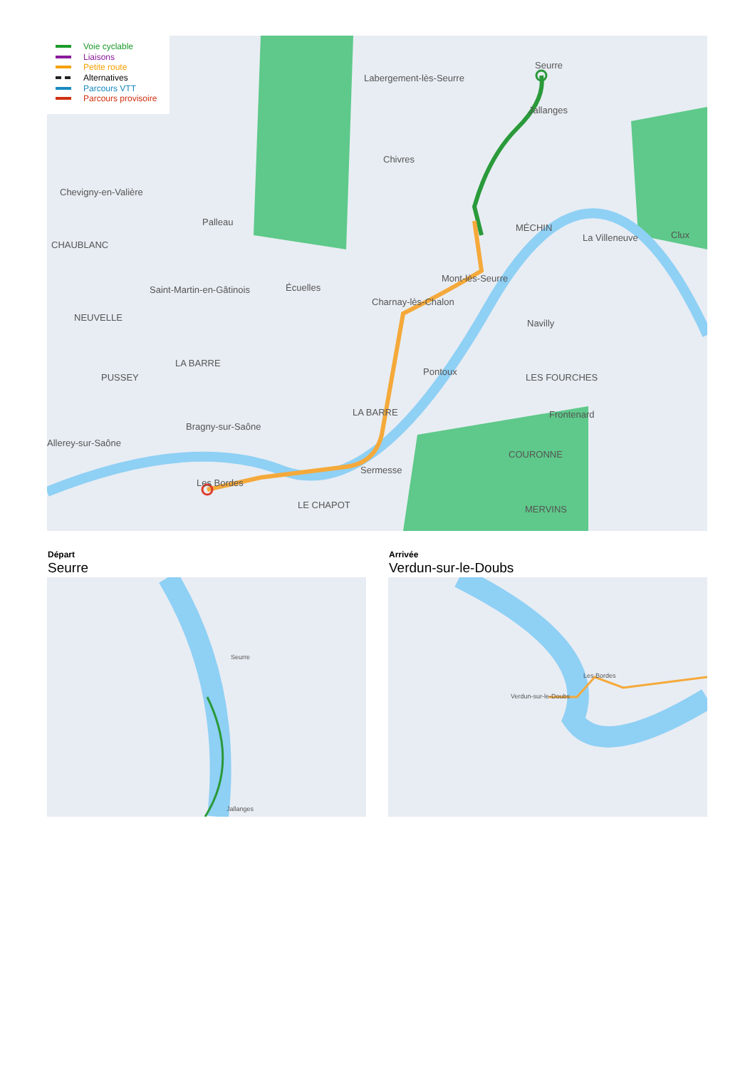Seurre
Jallanges
Labergement-lès-Seurre
Chivres
Chevigny-en-Valière
Palleau
CHAUBLANC
MÉCHIN
La Villeneuve Clux
Mont-lès-Seurre
Saint-Martin-en-Gâtinois Écuelles
Charnay-lès-Chalon
NEUVELLE
Navilly
LA BARRE
Pontoux
PUSSEY LES FOURCHES
LA BARRE Frontenard
Bragny-sur-Saône
Allerey-sur-Saône
COURONNE
Sermesse
Les Bordes
LE CHAPOT MERVINS
Voie cyclable
Liaisons
Petite route
Alternatives
Parcours VTT
Parcours provisoire
Départ
Seurre
Arrivée
Verdun-sur-le-Doubs
Seurre
Jallanges
Verdun-sur-le-Doubs
Les Bordes